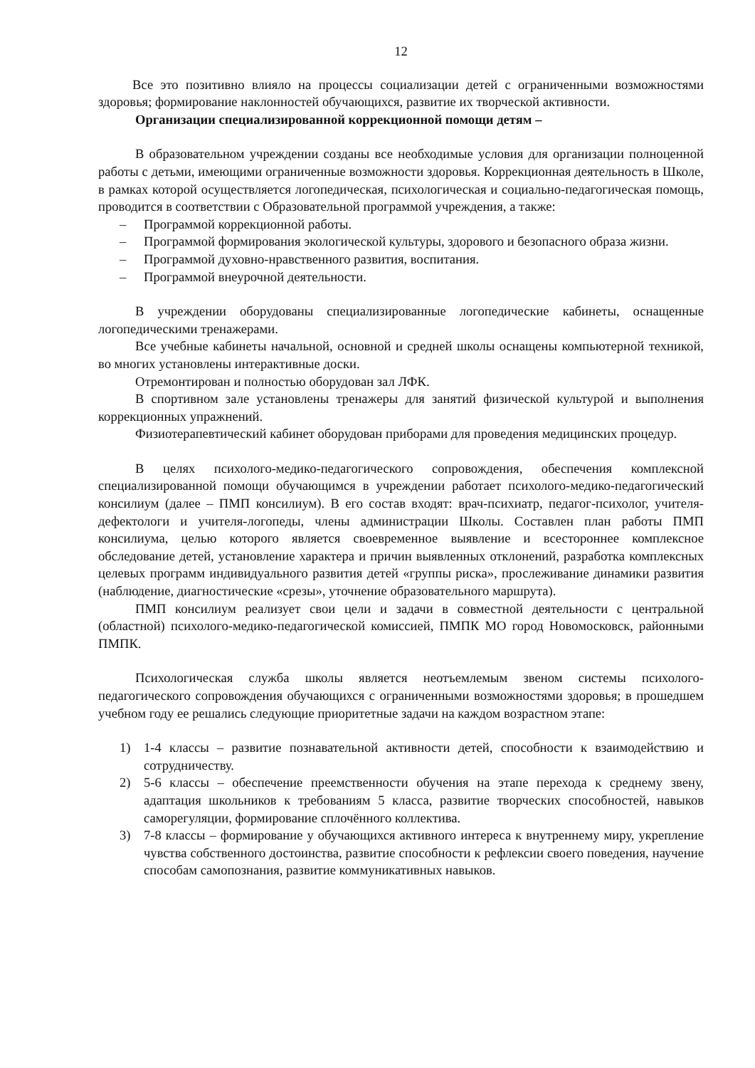12
Все это позитивно влияло на процессы социализации детей с ограниченными возможностями здоровья; формирование наклонностей обучающихся, развитие их творческой активности.
Организации специализированной коррекционной помощи детям –
В образовательном учреждении созданы все необходимые условия для организации полноценной работы с детьми, имеющими ограниченные возможности здоровья. Коррекционная деятельность в Школе, в рамках которой осуществляется логопедическая, психологическая и социально-педагогическая помощь, проводится в соответствии с Образовательной программой учреждения, а также:
– Программой коррекционной работы.
– Программой формирования экологической культуры, здорового и безопасного образа жизни.
– Программой духовно-нравственного развития, воспитания.
– Программой внеурочной деятельности.
В учреждении оборудованы специализированные логопедические кабинеты, оснащенные логопедическими тренажерами.
Все учебные кабинеты начальной, основной и средней школы оснащены компьютерной техникой, во многих установлены интерактивные доски.
Отремонтирован и полностью оборудован зал ЛФК.
В спортивном зале установлены тренажеры для занятий физической культурой и выполнения коррекционных упражнений.
Физиотерапевтический кабинет оборудован приборами для проведения медицинских процедур.
В целях психолого-медико-педагогического сопровождения, обеспечения комплексной специализированной помощи обучающимся в учреждении работает психолого-медико-педагогический консилиум (далее – ПМП консилиум). В его состав входят: врач-психиатр, педагог-психолог, учителя-дефектологи и учителя-логопеды, члены администрации Школы. Составлен план работы ПМП консилиума, целью которого является своевременное выявление и всестороннее комплексное обследование детей, установление характера и причин выявленных отклонений, разработка комплексных целевых программ индивидуального развития детей «группы риска», прослеживание динамики развития (наблюдение, диагностические «срезы», уточнение образовательного маршрута).
ПМП консилиум реализует свои цели и задачи в совместной деятельности с центральной (областной) психолого-медико-педагогической комиссией, ПМПК МО город Новомосковск, районными ПМПК.
Психологическая служба школы является неотъемлемым звеном системы психолого-педагогического сопровождения обучающихся с ограниченными возможностями здоровья; в прошедшем учебном году ее решались следующие приоритетные задачи на каждом возрастном этапе:
1) 1-4 классы – развитие познавательной активности детей, способности к взаимодействию и сотрудничеству.
2) 5-6 классы – обеспечение преемственности обучения на этапе перехода к среднему звену, адаптация школьников к требованиям 5 класса, развитие творческих способностей, навыков саморегуляции, формирование сплочённого коллектива.
3) 7-8 классы – формирование у обучающихся активного интереса к внутреннему миру, укрепление чувства собственного достоинства, развитие способности к рефлексии своего поведения, научение способам самопознания, развитие коммуникативных навыков.